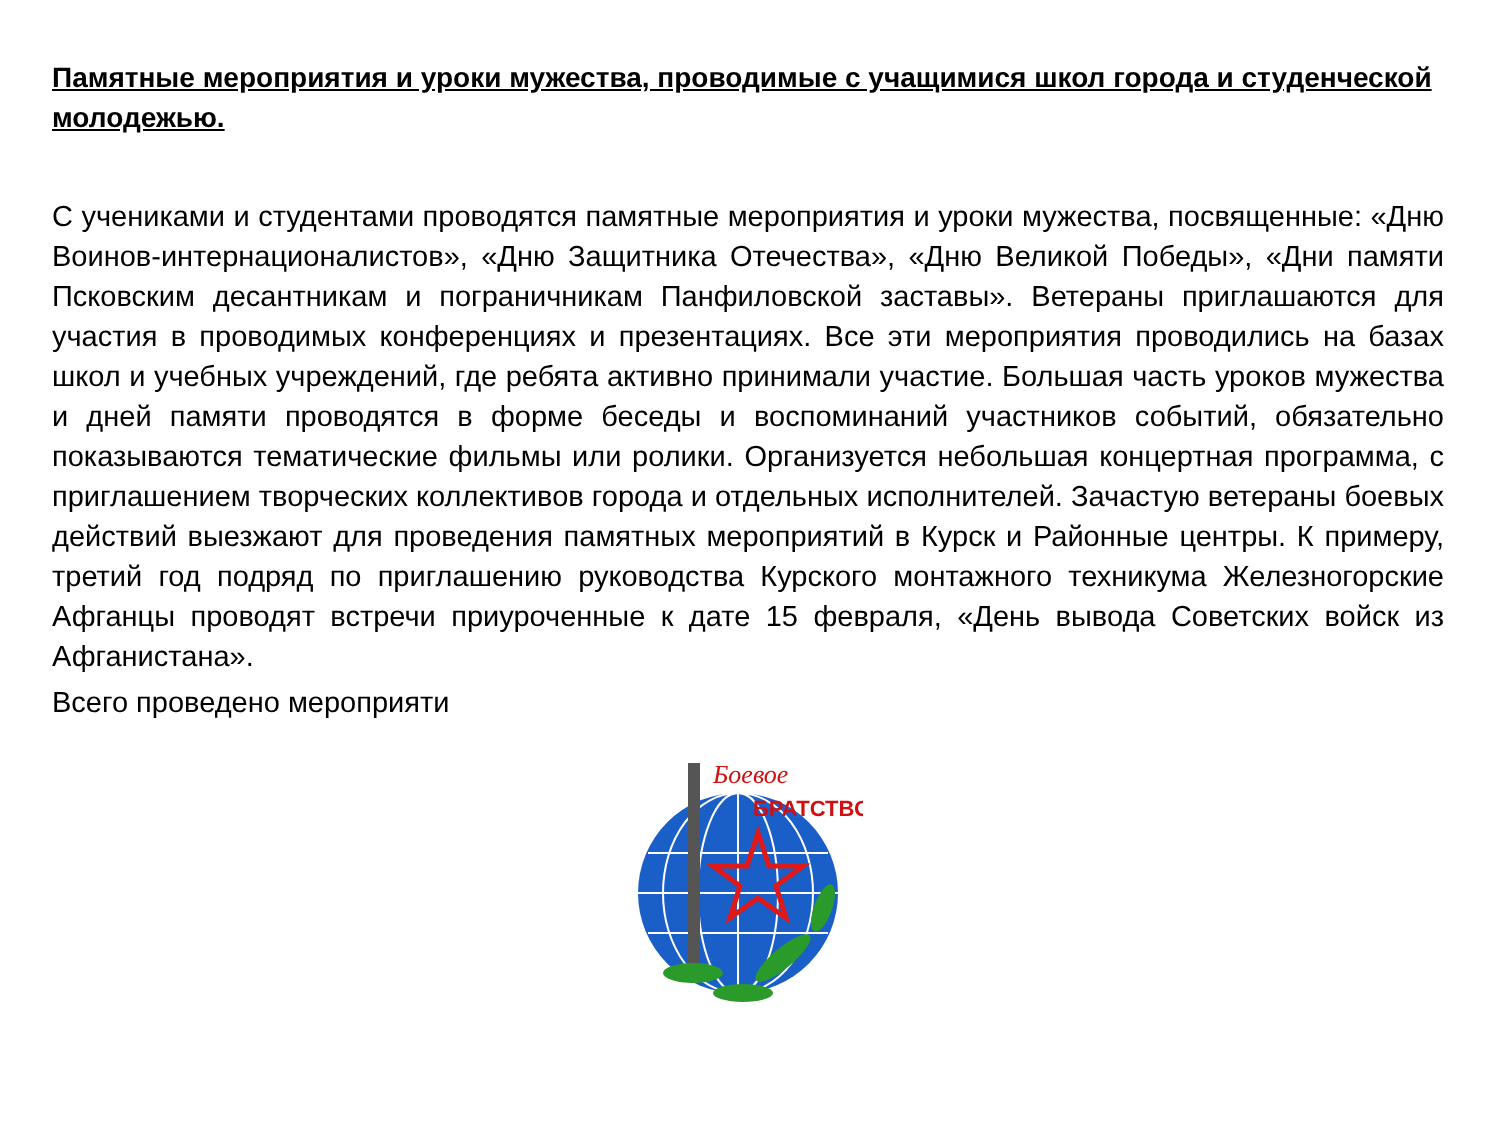Памятные мероприятия и уроки мужества, проводимые с учащимися школ города и студенческой молодежью.
С учениками и студентами проводятся памятные мероприятия и уроки мужества, посвященные: «Дню Воинов-интернационалистов», «Дню Защитника Отечества», «Дню Великой Победы», «Дни памяти Псковским десантникам и пограничникам Панфиловской заставы». Ветераны приглашаются для участия в проводимых конференциях и презентациях. Все эти мероприятия проводились на базах школ и учебных учреждений, где ребята активно принимали участие. Большая часть уроков мужества и дней памяти проводятся в форме беседы и воспоминаний участников событий, обязательно показываются тематические фильмы или ролики. Организуется небольшая концертная программа, с приглашением творческих коллективов города и отдельных исполнителей. Зачастую ветераны боевых действий выезжают для проведения памятных мероприятий в Курск и Районные центры. К примеру, третий год подряд по приглашению руководства Курского монтажного техникума Железногорские Афганцы проводят встречи приуроченные к дате 15 февраля, «День вывода Советских войск из Афганистана».
Всего проведено мероприяти
Боевое
БРАТСТВО